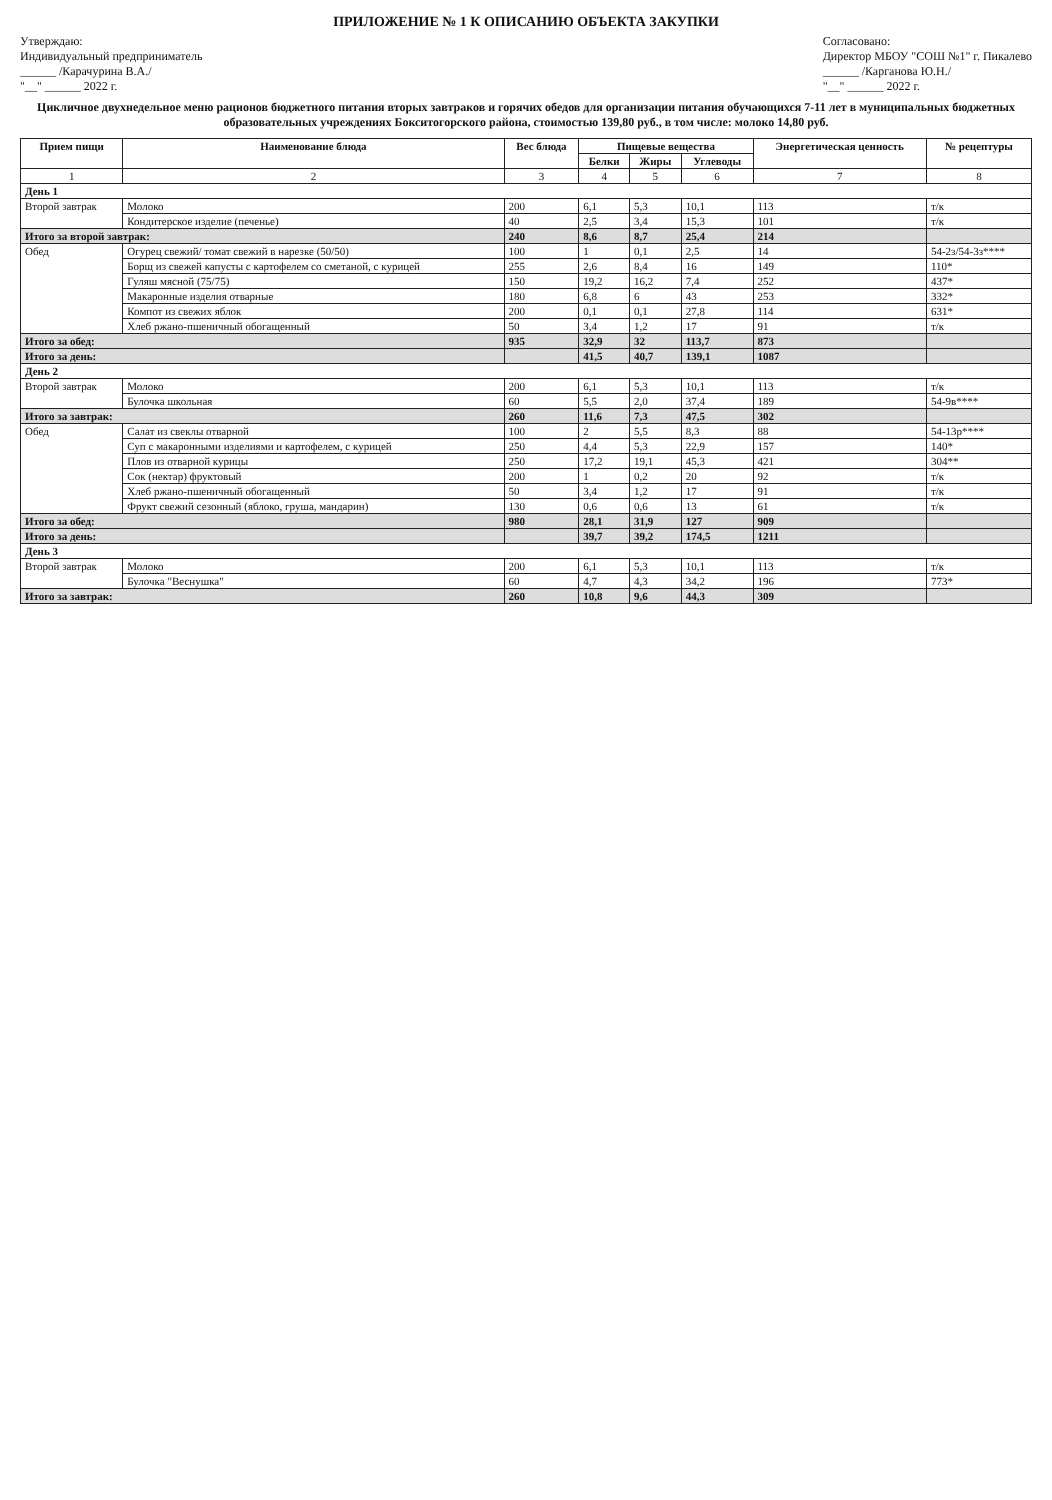ПРИЛОЖЕНИЕ № 1 К ОПИСАНИЮ ОБЪЕКТА ЗАКУПКИ
Утверждаю:
Индивидуальный предприниматель
______ /Карачурина В.А./
"__" ______ 2022 г.
Согласовано:
Директор МБОУ "СОШ №1" г. Пикалево
______ /Карганова Ю.Н./
"__" ______ 2022 г.
Цикличное двухнедельное меню рационов бюджетного питания вторых завтраков и горячих обедов для организации питания обучающихся 7-11 лет в муниципальных бюджетных образовательных учреждениях Бокситогорского района, стоимостью 139,80 руб., в том числе: молоко 14,80 руб.
| Прием пищи | Наименование блюда | Вес блюда | Пищевые вещества | | | Энергетическая ценность | № рецептуры |
| --- | --- | --- | --- | --- | --- | --- | --- |
| | | | Белки | Жиры | Углеводы | | |
| 1 | 2 | 3 | 4 | 5 | 6 | 7 | 8 |
| День 1 | | | | | | | |
| Второй завтрак | Молоко | 200 | 6,1 | 5,3 | 10,1 | 113 | т/к |
| | Кондитерское изделие (печенье) | 40 | 2,5 | 3,4 | 15,3 | 101 | т/к |
| Итого за второй завтрак: | | 240 | 8,6 | 8,7 | 25,4 | 214 | |
| Обед | Огурец свежий/ томат свежий в нарезке (50/50) | 100 | 1 | 0,1 | 2,5 | 14 | 54-2з/54-3з**** |
| | Борщ из свежей капусты с картофелем со сметаной, с курицей | 255 | 2,6 | 8,4 | 16 | 149 | 110* |
| | Гуляш мясной (75/75) | 150 | 19,2 | 16,2 | 7,4 | 252 | 437* |
| | Макаронные изделия отварные | 180 | 6,8 | 6 | 43 | 253 | 332* |
| | Компот из свежих яблок | 200 | 0,1 | 0,1 | 27,8 | 114 | 631* |
| | Хлеб ржано-пшеничный обогащенный | 50 | 3,4 | 1,2 | 17 | 91 | т/к |
| Итого за обед: | | 935 | 32,9 | 32 | 113,7 | 873 | |
| Итого за день: | | | 41,5 | 40,7 | 139,1 | 1087 | |
| День 2 | | | | | | | |
| Второй завтрак | Молоко | 200 | 6,1 | 5,3 | 10,1 | 113 | т/к |
| | Булочка школьная | 60 | 5,5 | 2,0 | 37,4 | 189 | 54-9в**** |
| Итого за завтрак: | | 260 | 11,6 | 7,3 | 47,5 | 302 | |
| Обед | Салат из свеклы отварной | 100 | 2 | 5,5 | 8,3 | 88 | 54-13р**** |
| | Суп с макаронными изделиями и картофелем, с курицей | 250 | 4,4 | 5,3 | 22,9 | 157 | 140* |
| | Плов из отварной курицы | 250 | 17,2 | 19,1 | 45,3 | 421 | 304** |
| | Сок (нектар) фруктовый | 200 | 1 | 0,2 | 20 | 92 | т/к |
| | Хлеб ржано-пшеничный обогащенный | 50 | 3,4 | 1,2 | 17 | 91 | т/к |
| | Фрукт свежий сезонный (яблоко, груша, мандарин) | 130 | 0,6 | 0,6 | 13 | 61 | т/к |
| Итого за обед: | | 980 | 28,1 | 31,9 | 127 | 909 | |
| Итого за день: | | | 39,7 | 39,2 | 174,5 | 1211 | |
| День 3 | | | | | | | |
| Второй завтрак | Молоко | 200 | 6,1 | 5,3 | 10,1 | 113 | т/к |
| | Булочка "Веснушка" | 60 | 4,7 | 4,3 | 34,2 | 196 | 773* |
| Итого за завтрак: | | 260 | 10,8 | 9,6 | 44,3 | 309 | |